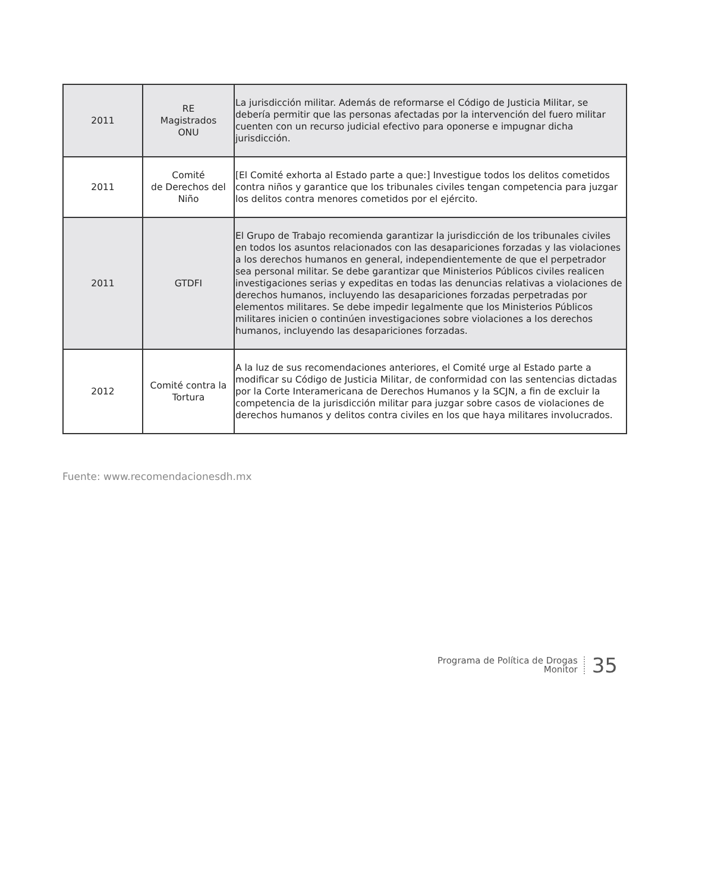| 2011 | RE Magistrados ONU | La jurisdicción militar. Además de reformarse el Código de Justicia Militar, se debería permitir que las personas afectadas por la intervención del fuero militar cuenten con un recurso judicial efectivo para oponerse e impugnar dicha jurisdicción. |
| 2011 | Comité de Derechos del Niño | [El Comité exhorta al Estado parte a que:] Investigue todos los delitos cometidos contra niños y garantice que los tribunales civiles tengan competencia para juzgar los delitos contra menores cometidos por el ejército. |
| 2011 | GTDFI | El Grupo de Trabajo recomienda garantizar la jurisdicción de los tribunales civiles en todos los asuntos relacionados con las desapariciones forzadas y las violaciones a los derechos humanos en general, independientemente de que el perpetrador sea personal militar. Se debe garantizar que Ministerios Públicos civiles realicen investigaciones serias y expeditas en todas las denuncias relativas a violaciones de derechos humanos, incluyendo las desapariciones forzadas perpetradas por elementos militares. Se debe impedir legalmente que los Ministerios Públicos militares inicien o continúen investigaciones sobre violaciones a los derechos humanos, incluyendo las desapariciones forzadas. |
| 2012 | Comité contra la Tortura | A la luz de sus recomendaciones anteriores, el Comité urge al Estado parte a modificar su Código de Justicia Militar, de conformidad con las sentencias dictadas por la Corte Interamericana de Derechos Humanos y la SCJN, a fin de excluir la competencia de la jurisdicción militar para juzgar sobre casos de violaciones de derechos humanos y delitos contra civiles en los que haya militares involucrados. |
Fuente: www.recomendacionesdh.mx
Programa de Política de Drogas
Monitor
35